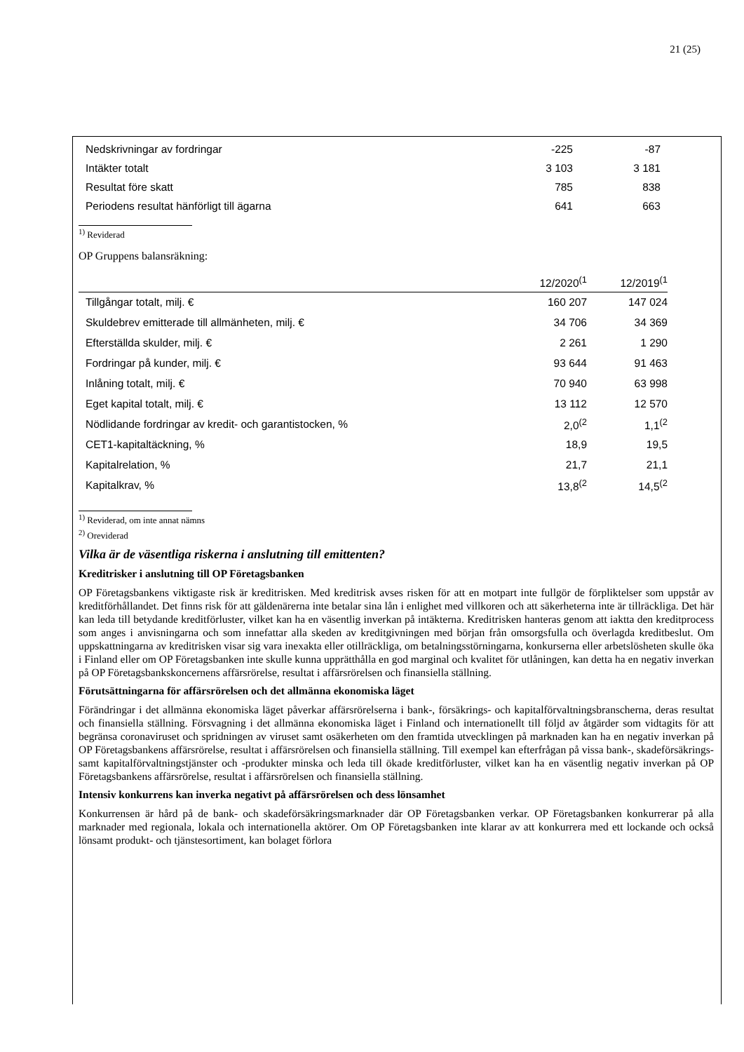21 (25)
| Nedskrivningar av fordringar | -225 | -87 |
| Intäkter totalt | 3 103 | 3 181 |
| Resultat före skatt | 785 | 838 |
| Periodens resultat hänförligt till ägarna | 641 | 663 |
<sup>1)</sup> Reviderad
OP Gruppens balansräkning:
| | 12/2020<sup>(1</sup> | 12/2019<sup>(1</sup> |
| Tillgångar totalt, milj. € | 160 207 | 147 024 |
| Skuldebrev emitterade till allmänheten, milj. € | 34 706 | 34 369 |
| Efterställda skulder, milj. € | 2 261 | 1 290 |
| Fordringar på kunder, milj. € | 93 644 | 91 463 |
| Inlåning totalt, milj. € | 70 940 | 63 998 |
| Eget kapital totalt, milj. € | 13 112 | 12 570 |
| Nödlidande fordringar av kredit- och garantistocken, % | 2,0<sup>(2</sup> | 1,1<sup>(2</sup> |
| CET1-kapitaltäckning, % | 18,9 | 19,5 |
| Kapitalrelation, % | 21,7 | 21,1 |
| Kapitalkrav, % | 13,8<sup>(2</sup> | 14,5<sup>(2</sup> |
<sup>1)</sup> Reviderad, om inte annat nämns
<sup>2)</sup> Oreviderad
Vilka är de väsentliga riskerna i anslutning till emittenten?
Kreditrisker i anslutning till OP Företagsbanken
OP Företagsbankens viktigaste risk är kreditrisken. Med kreditrisk avses risken för att en motpart inte fullgör de förpliktelser som uppstår av kreditförhållandet. Det finns risk för att gäldenärerna inte betalar sina lån i enlighet med villkoren och att säkerheterna inte är tillräckliga. Det här kan leda till betydande kreditförluster, vilket kan ha en väsentlig inverkan på intäkterna. Kreditrisken hanteras genom att iaktta den kreditprocess som anges i anvisningarna och som innefattar alla skeden av kreditgivningen med början från omsorgsfulla och överlagda kreditbeslut. Om uppskattningarna av kreditrisken visar sig vara inexakta eller otillräckliga, om betalningsstörningarna, konkurserna eller arbetslösheten skulle öka i Finland eller om OP Företagsbanken inte skulle kunna upprätthålla en god marginal och kvalitet för utlåningen, kan detta ha en negativ inverkan på OP Företagsbankskoncernens affärsrörelse, resultat i affärsrörelsen och finansiella ställning.
Förutsättningarna för affärsrörelsen och det allmänna ekonomiska läget
Förändringar i det allmänna ekonomiska läget påverkar affärsrörelserna i bank-, försäkrings- och kapitalförvaltningsbranscherna, deras resultat och finansiella ställning. Försvagning i det allmänna ekonomiska läget i Finland och internationellt till följd av åtgärder som vidtagits för att begränsa coronaviruset och spridningen av viruset samt osäkerheten om den framtida utvecklingen på marknaden kan ha en negativ inverkan på OP Företagsbankens affärsrörelse, resultat i affärsrörelsen och finansiella ställning. Till exempel kan efterfrågan på vissa bank-, skadeförsäkrings- samt kapitalförvaltningstjänster och -produkter minska och leda till ökade kreditförluster, vilket kan ha en väsentlig negativ inverkan på OP Företagsbankens affärsrörelse, resultat i affärsrörelsen och finansiella ställning.
Intensiv konkurrens kan inverka negativt på affärsrörelsen och dess lönsamhet
Konkurrensen är hård på de bank- och skadeförsäkringsmarknader där OP Företagsbanken verkar. OP Företagsbanken konkurrerar på alla marknader med regionala, lokala och internationella aktörer. Om OP Företagsbanken inte klarar av att konkurrera med ett lockande och också lönsamt produkt- och tjänstesortiment, kan bolaget förlora